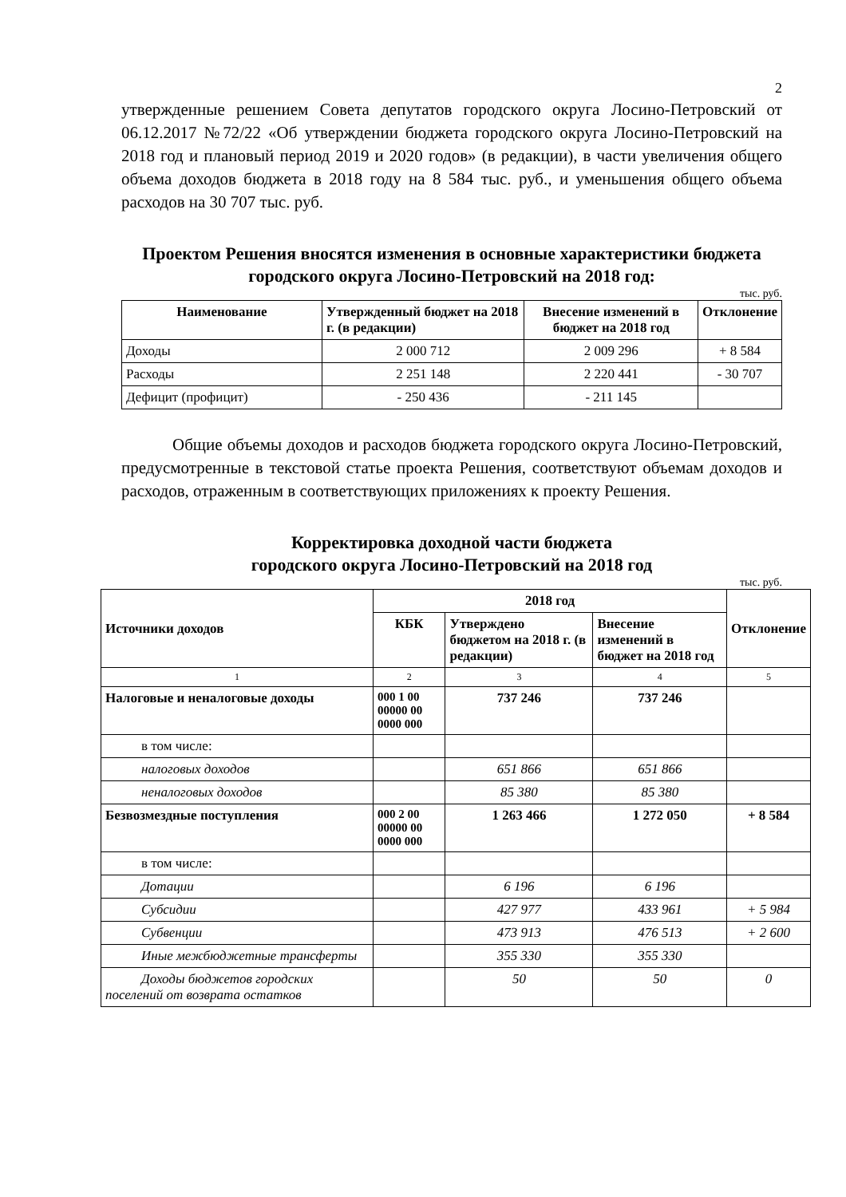2
утвержденные решением Совета депутатов городского округа Лосино-Петровский от 06.12.2017 №72/22 «Об утверждении бюджета городского округа Лосино-Петровский на 2018 год и плановый период 2019 и 2020 годов» (в редакции), в части увеличения общего объема доходов бюджета в 2018 году на 8 584 тыс. руб., и уменьшения общего объема расходов на 30 707 тыс. руб.
Проектом Решения вносятся изменения в основные характеристики бюджета городского округа Лосино-Петровский на 2018 год:
тыс. руб.
| Наименование | Утвержденный бюджет на 2018 г. (в редакции) | Внесение изменений в бюджет на 2018 год | Отклонение |
| --- | --- | --- | --- |
| Доходы | 2 000 712 | 2 009 296 | + 8 584 |
| Расходы | 2 251 148 | 2 220 441 | - 30 707 |
| Дефицит (профицит) | - 250 436 | - 211 145 | |
Общие объемы доходов и расходов бюджета городского округа Лосино-Петровский, предусмотренные в текстовой статье проекта Решения, соответствуют объемам доходов и расходов, отраженным в соответствующих приложениях к проекту Решения.
Корректировка доходной части бюджета
городского округа Лосино-Петровский на 2018 год
тыс. руб.
| Источники доходов | 2018 год | | | Отклонение |
| --- | --- | --- | --- | --- |
| | КБК | Утверждено бюджетом на 2018 г. (в редакции) | Внесение изменений в бюджет на 2018 год | |
| 1 | 2 | 3 | 4 | 5 |
| Налоговые и неналоговые доходы | 000 1 00 00000 00 0000 000 | 737 246 | 737 246 | |
| в том числе: | | | | |
| налоговых доходов | | 651 866 | 651 866 | |
| неналоговых доходов | | 85 380 | 85 380 | |
| Безвозмездные поступления | 000 2 00 00000 00 0000 000 | 1 263 466 | 1 272 050 | + 8 584 |
| в том числе: | | | | |
| Дотации | | 6 196 | 6 196 | |
| Субсидии | | 427 977 | 433 961 | + 5 984 |
| Субвенции | | 473 913 | 476 513 | + 2 600 |
| Иные межбюджетные трансферты | | 355 330 | 355 330 | |
| Доходы бюджетов городских поселений от возврата остатков | | 50 | 50 | 0 |